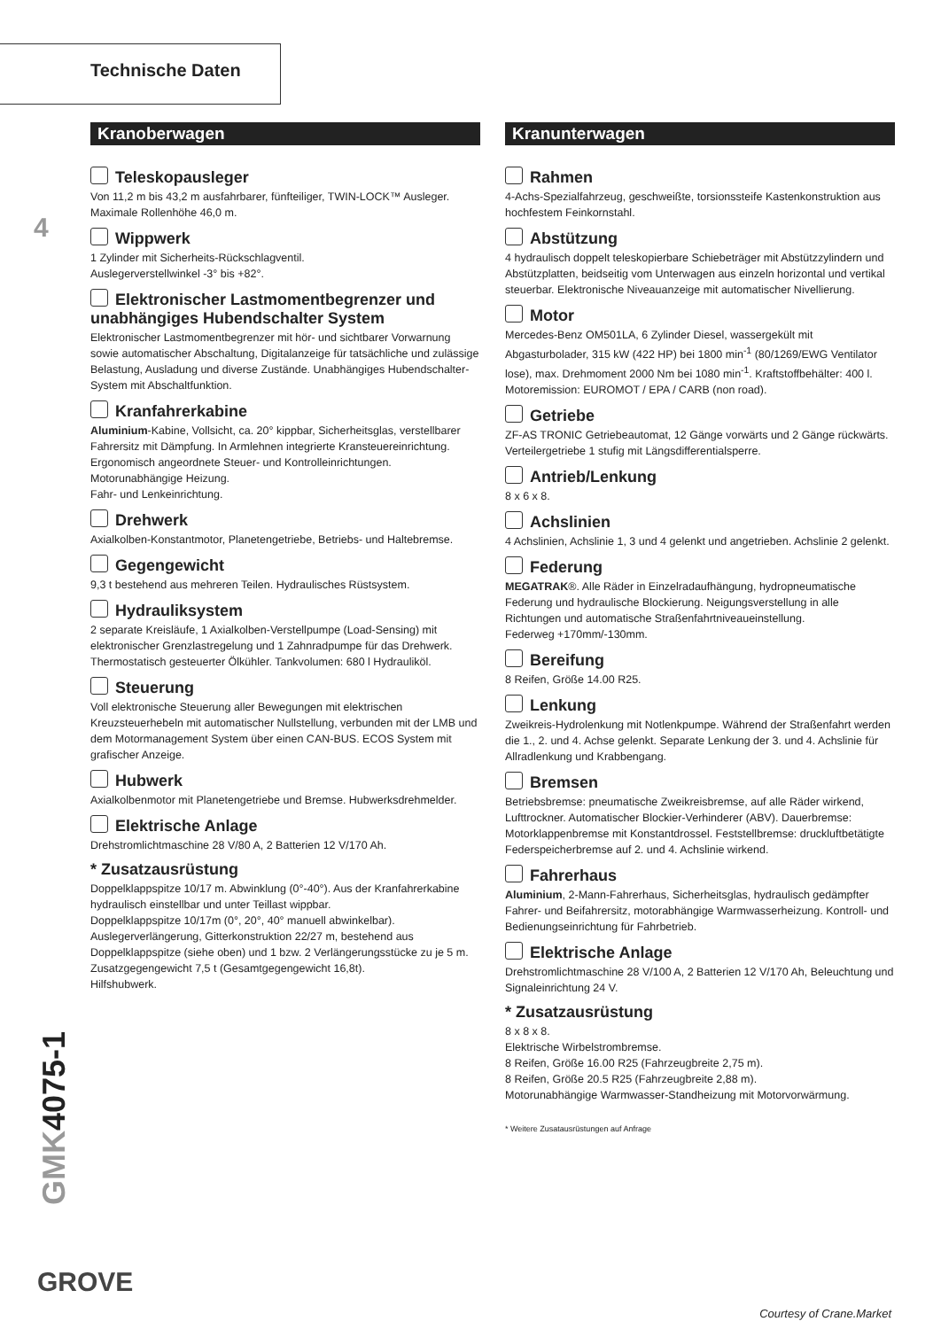Technische Daten
4
GMK4075-1
Kranoberwagen
Teleskopausleger
Von 11,2 m bis 43,2 m ausfahrbarer, fünfteiliger, TWIN-LOCK™ Ausleger. Maximale Rollenhöhe 46,0 m.
Wippwerk
1 Zylinder mit Sicherheits-Rückschlagventil.
Auslegerverstellwinkel -3° bis +82°.
Elektronischer Lastmomentbegrenzer und unabhängiges Hubendschalter System
Elektronischer Lastmomentbegrenzer mit hör- und sichtbarer Vorwarnung sowie automatischer Abschaltung, Digitalanzeige für tatsächliche und zulässige Belastung, Ausladung und diverse Zustände. Unabhängiges Hubendschalter-System mit Abschaltfunktion.
Kranfahrerkabine
Aluminium-Kabine, Vollsicht, ca. 20° kippbar, Sicherheitsglas, verstellbarer Fahrersitz mit Dämpfung. In Armlehnen integrierte Kransteuereinrichtung. Ergonomisch angeordnete Steuer- und Kontrolleinrichtungen.
Motorunabhängige Heizung.
Fahr- und Lenkeinrichtung.
Drehwerk
Axialkolben-Konstantmotor, Planetengetriebe, Betriebs- und Haltebremse.
Gegengewicht
9,3 t bestehend aus mehreren Teilen. Hydraulisches Rüstsystem.
Hydrauliksystem
2 separate Kreisläufe, 1 Axialkolben-Verstellpumpe (Load-Sensing) mit elektronischer Grenzlastregelung und 1 Zahnradpumpe für das Drehwerk. Thermostatisch gesteuerter Ölkühler. Tankvolumen: 680 l Hydrauliköl.
Steuerung
Voll elektronische Steuerung aller Bewegungen mit elektrischen Kreuzsteuerhebeln mit automatischer Nullstellung, verbunden mit der LMB und dem Motormanagement System über einen CAN-BUS. ECOS System mit grafischer Anzeige.
Hubwerk
Axialkolbenmotor mit Planetengetriebe und Bremse. Hubwerksdrehmelder.
Elektrische Anlage
Drehstromlichtmaschine 28 V/80 A, 2 Batterien 12 V/170 Ah.
* Zusatzausrüstung
Doppelklappspitze 10/17 m. Abwinklung (0°-40°). Aus der Kranfahrerkabine hydraulisch einstellbar und unter Teillast wippbar.
Doppelklappspitze 10/17m (0°, 20°, 40° manuell abwinkelbar).
Auslegerverlängerung, Gitterkonstruktion 22/27 m, bestehend aus Doppelklappspitze (siehe oben) und 1 bzw. 2 Verlängerungsstücke zu je 5 m.
Zusatzgegengewicht 7,5 t (Gesamtgegengewicht 16,8t).
Hilfshubwerk.
Kranunterwagen
Rahmen
4-Achs-Spezialfahrzeug, geschweißte, torsionssteife Kastenkonstruktion aus hochfestem Feinkornstahl.
Abstützung
4 hydraulisch doppelt teleskopierbare Schiebeträger mit Abstützzylindern und Abstützplatten, beidseitig vom Unterwagen aus einzeln horizontal und vertikal steuerbar. Elektronische Niveauanzeige mit automatischer Nivellierung.
Motor
Mercedes-Benz OM501LA, 6 Zylinder Diesel, wassergekült mit Abgasturbolader, 315 kW (422 HP) bei 1800 min<sup>-1</sup> (80/1269/EWG Ventilator lose), max. Drehmoment 2000 Nm bei 1080 min<sup>-1</sup>. Kraftstoffbehälter: 400 l. Motoremission: EUROMOT / EPA / CARB (non road).
Getriebe
ZF-AS TRONIC Getriebeautomat, 12 Gänge vorwärts und 2 Gänge rückwärts. Verteilergetriebe 1 stufig mit Längsdifferentialsperre.
Antrieb/Lenkung
8 x 6 x 8.
Achslinien
4 Achslinien, Achslinie 1, 3 und 4 gelenkt und angetrieben. Achslinie 2 gelenkt.
Federung
MEGATRAK®. Alle Räder in Einzelradaufhängung, hydropneumatische Federung und hydraulische Blockierung. Neigungsverstellung in alle Richtungen und automatische Straßenfahrtniveaueinstellung.
Federweg +170mm/-130mm.
Bereifung
8 Reifen, Größe 14.00 R25.
Lenkung
Zweikreis-Hydrolenkung mit Notlenkpumpe. Während der Straßenfahrt werden die 1., 2. und 4. Achse gelenkt. Separate Lenkung der 3. und 4. Achslinie für Allradlenkung und Krabbengang.
Bremsen
Betriebsbremse: pneumatische Zweikreisbremse, auf alle Räder wirkend, Lufttrockner. Automatischer Blockier-Verhinderer (ABV). Dauerbremse: Motorklappenbremse mit Konstantdrossel. Feststellbremse: druckluftbetätigte Federspeicherbremse auf 2. und 4. Achslinie wirkend.
Fahrerhaus
Aluminium, 2-Mann-Fahrerhaus, Sicherheitsglas, hydraulisch gedämpfter Fahrer- und Beifahrersitz, motorabhängige Warmwasserheizung. Kontroll- und Bedienungseinrichtung für Fahrbetrieb.
Elektrische Anlage
Drehstromlichtmaschine 28 V/100 A, 2 Batterien 12 V/170 Ah, Beleuchtung und Signaleinrichtung 24 V.
* Zusatzausrüstung
8 x 8 x 8.
Elektrische Wirbelstrombremse.
8 Reifen, Größe 16.00 R25 (Fahrzeugbreite 2,75 m).
8 Reifen, Größe 20.5 R25 (Fahrzeugbreite 2,88 m).
Motorunabhängige Warmwasser-Standheizung mit Motorvorwärmung.
* Weitere Zusatausrüstungen auf Anfrage
GROVE
Courtesy of Crane.Market